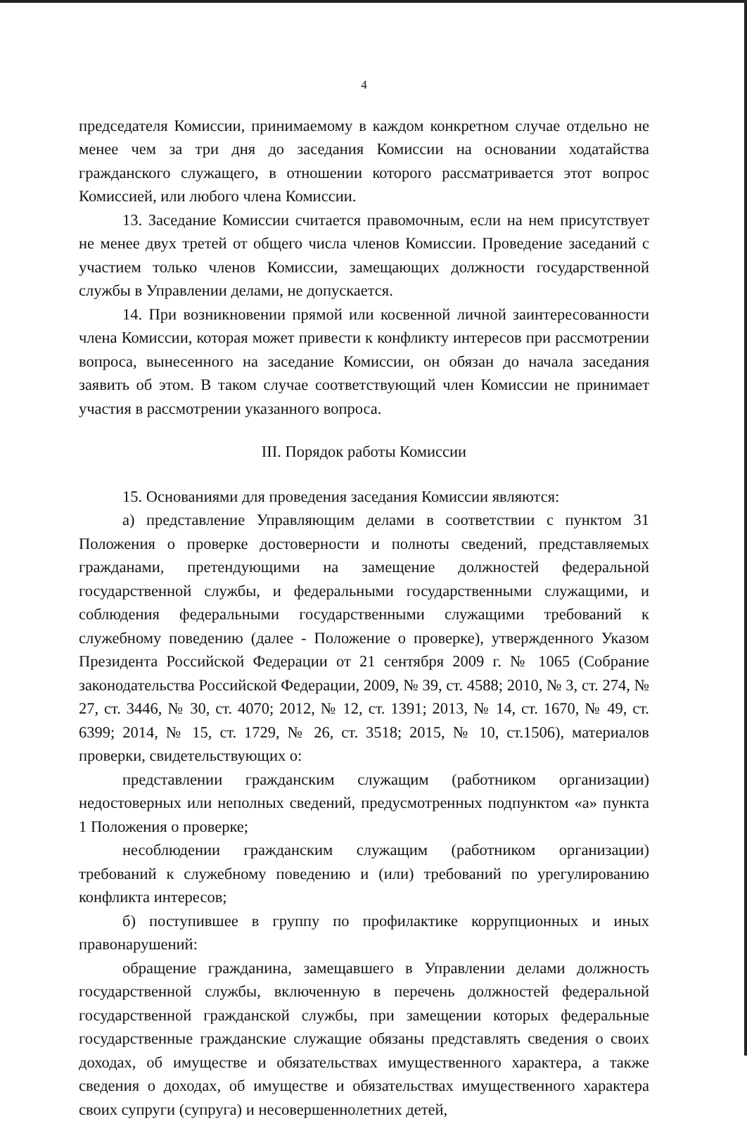4
председателя Комиссии, принимаемому в каждом конкретном случае отдельно не менее чем за три дня до заседания Комиссии на основании ходатайства гражданского служащего, в отношении которого рассматривается этот вопрос Комиссией, или любого члена Комиссии.
13. Заседание Комиссии считается правомочным, если на нем присутствует не менее двух третей от общего числа членов Комиссии. Проведение заседаний с участием только членов Комиссии, замещающих должности государственной службы в Управлении делами, не допускается.
14. При возникновении прямой или косвенной личной заинтересованности члена Комиссии, которая может привести к конфликту интересов при рассмотрении вопроса, вынесенного на заседание Комиссии, он обязан до начала заседания заявить об этом. В таком случае соответствующий член Комиссии не принимает участия в рассмотрении указанного вопроса.
III. Порядок работы Комиссии
15. Основаниями для проведения заседания Комиссии являются:
а) представление Управляющим делами в соответствии с пунктом 31 Положения о проверке достоверности и полноты сведений, представляемых гражданами, претендующими на замещение должностей федеральной государственной службы, и федеральными государственными служащими, и соблюдения федеральными государственными служащими требований к служебному поведению (далее - Положение о проверке), утвержденного Указом Президента Российской Федерации от 21 сентября 2009 г. № 1065 (Собрание законодательства Российской Федерации, 2009, № 39, ст. 4588; 2010, № 3, ст. 274, № 27, ст. 3446, № 30, ст. 4070; 2012, № 12, ст. 1391; 2013, № 14, ст. 1670, № 49, ст. 6399; 2014, № 15, ст. 1729, № 26, ст. 3518; 2015, № 10, ст.1506), материалов проверки, свидетельствующих о:
представлении гражданским служащим (работником организации) недостоверных или неполных сведений, предусмотренных подпунктом «а» пункта 1 Положения о проверке;
несоблюдении гражданским служащим (работником организации) требований к служебному поведению и (или) требований по урегулированию конфликта интересов;
б) поступившее в группу по профилактике коррупционных и иных правонарушений:
обращение гражданина, замещавшего в Управлении делами должность государственной службы, включенную в перечень должностей федеральной государственной гражданской службы, при замещении которых федеральные государственные гражданские служащие обязаны представлять сведения о своих доходах, об имуществе и обязательствах имущественного характера, а также сведения о доходах, об имуществе и обязательствах имущественного характера своих супруги (супруга) и несовершеннолетних детей,